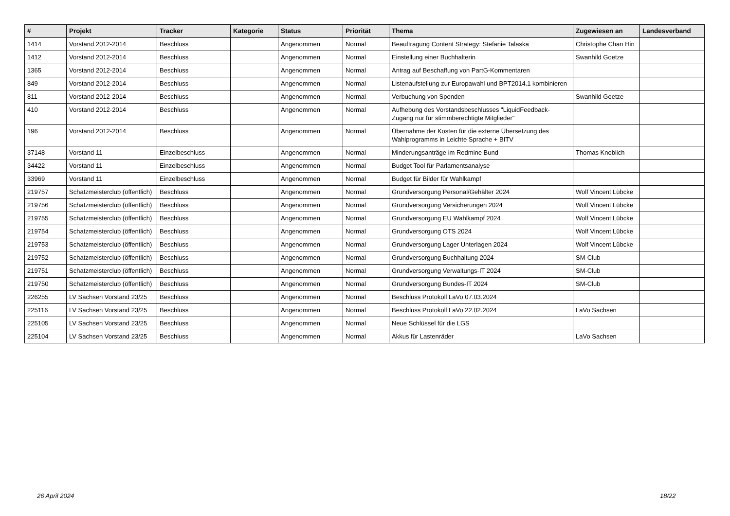| # | Projekt | Tracker | Kategorie | Status | Priorität | Thema | Zugewiesen an | Landesverband |
| --- | --- | --- | --- | --- | --- | --- | --- | --- |
| 1414 | Vorstand 2012-2014 | Beschluss | | Angenommen | Normal | Beauftragung Content Strategy: Stefanie Talaska | Christophe Chan Hin | |
| 1412 | Vorstand 2012-2014 | Beschluss | | Angenommen | Normal | Einstellung einer Buchhalterin | Swanhild Goetze | |
| 1365 | Vorstand 2012-2014 | Beschluss | | Angenommen | Normal | Antrag auf Beschaffung von PartG-Kommentaren | | |
| 849 | Vorstand 2012-2014 | Beschluss | | Angenommen | Normal | Listenaufstellung zur Europawahl und BPT2014.1 kombinieren | | |
| 811 | Vorstand 2012-2014 | Beschluss | | Angenommen | Normal | Verbuchung von Spenden | Swanhild Goetze | |
| 410 | Vorstand 2012-2014 | Beschluss | | Angenommen | Normal | Aufhebung des Vorstandsbeschlusses "LiquidFeedback-Zugang nur für stimmberechtigte Mitglieder" | | |
| 196 | Vorstand 2012-2014 | Beschluss | | Angenommen | Normal | Übernahme der Kosten für die externe Übersetzung des Wahlprogramms in Leichte Sprache + BITV | | |
| 37148 | Vorstand 11 | Einzelbeschluss | | Angenommen | Normal | Minderungsanträge im Redmine Bund | Thomas Knoblich | |
| 34422 | Vorstand 11 | Einzelbeschluss | | Angenommen | Normal | Budget Tool für Parlamentsanalyse | | |
| 33969 | Vorstand 11 | Einzelbeschluss | | Angenommen | Normal | Budget für Bilder für Wahlkampf | | |
| 219757 | Schatzmeisterclub (öffentlich) | Beschluss | | Angenommen | Normal | Grundversorgung Personal/Gehälter 2024 | Wolf Vincent Lübcke | |
| 219756 | Schatzmeisterclub (öffentlich) | Beschluss | | Angenommen | Normal | Grundversorgung Versicherungen 2024 | Wolf Vincent Lübcke | |
| 219755 | Schatzmeisterclub (öffentlich) | Beschluss | | Angenommen | Normal | Grundversorgung EU Wahlkampf 2024 | Wolf Vincent Lübcke | |
| 219754 | Schatzmeisterclub (öffentlich) | Beschluss | | Angenommen | Normal | Grundversorgung OTS 2024 | Wolf Vincent Lübcke | |
| 219753 | Schatzmeisterclub (öffentlich) | Beschluss | | Angenommen | Normal | Grundversorgung Lager Unterlagen 2024 | Wolf Vincent Lübcke | |
| 219752 | Schatzmeisterclub (öffentlich) | Beschluss | | Angenommen | Normal | Grundversorgung Buchhaltung 2024 | SM-Club | |
| 219751 | Schatzmeisterclub (öffentlich) | Beschluss | | Angenommen | Normal | Grundversorgung Verwaltungs-IT 2024 | SM-Club | |
| 219750 | Schatzmeisterclub (öffentlich) | Beschluss | | Angenommen | Normal | Grundversorgung Bundes-IT 2024 | SM-Club | |
| 226255 | LV Sachsen Vorstand 23/25 | Beschluss | | Angenommen | Normal | Beschluss Protokoll LaVo 07.03.2024 | | |
| 225116 | LV Sachsen Vorstand 23/25 | Beschluss | | Angenommen | Normal | Beschluss Protokoll LaVo 22.02.2024 | LaVo Sachsen | |
| 225105 | LV Sachsen Vorstand 23/25 | Beschluss | | Angenommen | Normal | Neue Schlüssel für die LGS | | |
| 225104 | LV Sachsen Vorstand 23/25 | Beschluss | | Angenommen | Normal | Akkus für Lastenräder | LaVo Sachsen | |
26 April 2024 18/22